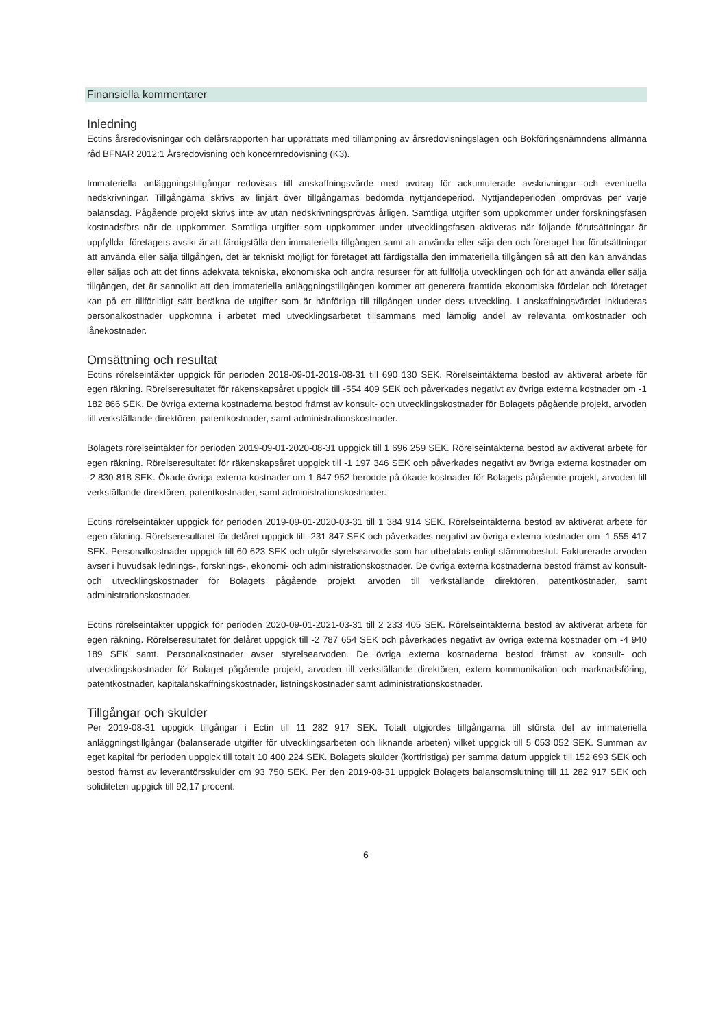Finansiella kommentarer
Inledning
Ectins årsredovisningar och delårsrapporten har upprättats med tillämpning av årsredovisningslagen och Bokföringsnämndens allmänna råd BFNAR 2012:1 Årsredovisning och koncernredovisning (K3).
Immateriella anläggningstillgångar redovisas till anskaffningsvärde med avdrag för ackumulerade avskrivningar och eventuella nedskrivningar. Tillgångarna skrivs av linjärt över tillgångarnas bedömda nyttjandeperiod. Nyttjandeperioden omprövas per varje balansdag. Pågående projekt skrivs inte av utan nedskrivningsprövas årligen. Samtliga utgifter som uppkommer under forskningsfasen kostnadsförs när de uppkommer. Samtliga utgifter som uppkommer under utvecklingsfasen aktiveras när följande förutsättningar är uppfyllda; företagets avsikt är att färdigställa den immateriella tillgången samt att använda eller säja den och företaget har förutsättningar att använda eller sälja tillgången, det är tekniskt möjligt för företaget att färdigställa den immateriella tillgången så att den kan användas eller säljas och att det finns adekvata tekniska, ekonomiska och andra resurser för att fullfölja utvecklingen och för att använda eller sälja tillgången, det är sannolikt att den immateriella anläggningstillgången kommer att generera framtida ekonomiska fördelar och företaget kan på ett tillförlitligt sätt beräkna de utgifter som är hänförliga till tillgången under dess utveckling. I anskaffningsvärdet inkluderas personalkostnader uppkomna i arbetet med utvecklingsarbetet tillsammans med lämplig andel av relevanta omkostnader och lånekostnader.
Omsättning och resultat
Ectins rörelseintäkter uppgick för perioden 2018-09-01-2019-08-31 till 690 130 SEK. Rörelseintäkterna bestod av aktiverat arbete för egen räkning. Rörelseresultatet för räkenskapsåret uppgick till -554 409 SEK och påverkades negativt av övriga externa kostnader om -1 182 866 SEK. De övriga externa kostnaderna bestod främst av konsult- och utvecklingskostnader för Bolagets pågående projekt, arvoden till verkställande direktören, patentkostnader, samt administrationskostnader.
Bolagets rörelseintäkter för perioden 2019-09-01-2020-08-31 uppgick till 1 696 259 SEK. Rörelseintäkterna bestod av aktiverat arbete för egen räkning. Rörelseresultatet för räkenskapsåret uppgick till -1 197 346 SEK och påverkades negativt av övriga externa kostnader om -2 830 818 SEK. Ökade övriga externa kostnader om 1 647 952 berodde på ökade kostnader för Bolagets pågående projekt, arvoden till verkställande direktören, patentkostnader, samt administrationskostnader.
Ectins rörelseintäkter uppgick för perioden 2019-09-01-2020-03-31 till 1 384 914 SEK. Rörelseintäkterna bestod av aktiverat arbete för egen räkning. Rörelseresultatet för delåret uppgick till -231 847 SEK och påverkades negativt av övriga externa kostnader om -1 555 417 SEK. Personalkostnader uppgick till 60 623 SEK och utgör styrelsearvode som har utbetalats enligt stämmobeslut. Fakturerade arvoden avser i huvudsak lednings-, forsknings-, ekonomi- och administrationskostnader. De övriga externa kostnaderna bestod främst av konsult- och utvecklingskostnader för Bolagets pågående projekt, arvoden till verkställande direktören, patentkostnader, samt administrationskostnader.
Ectins rörelseintäkter uppgick för perioden 2020-09-01-2021-03-31 till 2 233 405 SEK. Rörelseintäkterna bestod av aktiverat arbete för egen räkning. Rörelseresultatet för delåret uppgick till -2 787 654 SEK och påverkades negativt av övriga externa kostnader om -4 940 189 SEK samt. Personalkostnader avser styrelsearvoden. De övriga externa kostnaderna bestod främst av konsult- och utvecklingskostnader för Bolaget pågående projekt, arvoden till verkställande direktören, extern kommunikation och marknadsföring, patentkostnader, kapitalanskaffningskostnader, listningskostnader samt administrationskostnader.
Tillgångar och skulder
Per 2019-08-31 uppgick tillgångar i Ectin till 11 282 917 SEK. Totalt utgjordes tillgångarna till största del av immateriella anläggningstillgångar (balanserade utgifter för utvecklingsarbeten och liknande arbeten) vilket uppgick till 5 053 052 SEK. Summan av eget kapital för perioden uppgick till totalt 10 400 224 SEK. Bolagets skulder (kortfristiga) per samma datum uppgick till 152 693 SEK och bestod främst av leverantörsskulder om 93 750 SEK. Per den 2019-08-31 uppgick Bolagets balansomslutning till 11 282 917 SEK och soliditeten uppgick till 92,17 procent.
6